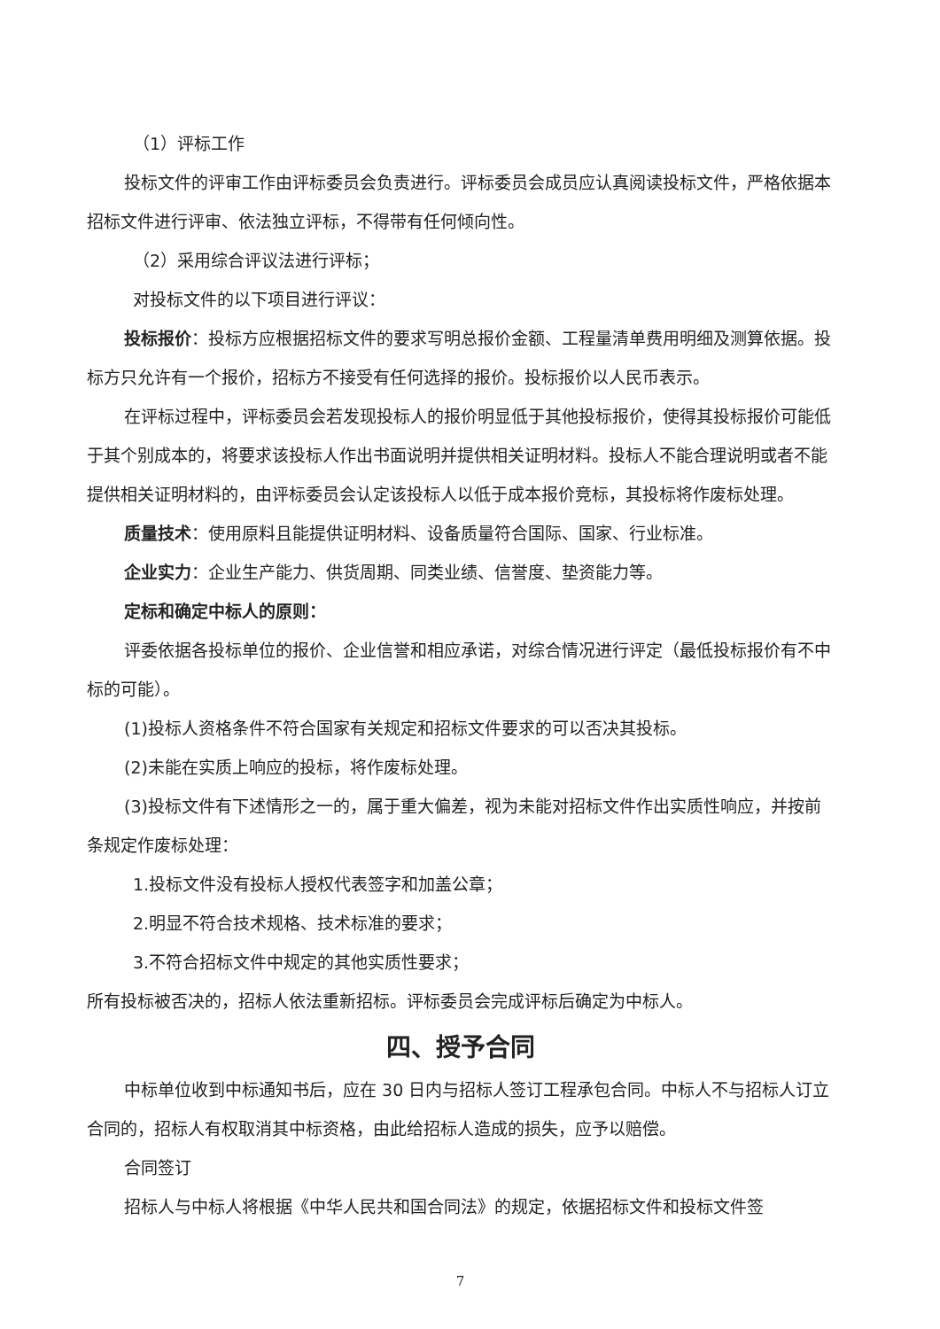（1）评标工作
投标文件的评审工作由评标委员会负责进行。评标委员会成员应认真阅读投标文件，严格依据本招标文件进行评审、依法独立评标，不得带有任何倾向性。
（2）采用综合评议法进行评标；
对投标文件的以下项目进行评议：
投标报价：投标方应根据招标文件的要求写明总报价金额、工程量清单费用明细及测算依据。投标方只允许有一个报价，招标方不接受有任何选择的报价。投标报价以人民币表示。
在评标过程中，评标委员会若发现投标人的报价明显低于其他投标报价，使得其投标报价可能低于其个别成本的，将要求该投标人作出书面说明并提供相关证明材料。投标人不能合理说明或者不能提供相关证明材料的，由评标委员会认定该投标人以低于成本报价竞标，其投标将作废标处理。
质量技术：使用原料且能提供证明材料、设备质量符合国际、国家、行业标准。
企业实力：企业生产能力、供货周期、同类业绩、信誉度、垫资能力等。
定标和确定中标人的原则：
评委依据各投标单位的报价、企业信誉和相应承诺，对综合情况进行评定（最低投标报价有不中标的可能）。
(1)投标人资格条件不符合国家有关规定和招标文件要求的可以否决其投标。
(2)未能在实质上响应的投标，将作废标处理。
(3)投标文件有下述情形之一的，属于重大偏差，视为未能对招标文件作出实质性响应，并按前条规定作废标处理：
1.投标文件没有投标人授权代表签字和加盖公章；
2.明显不符合技术规格、技术标准的要求；
3.不符合招标文件中规定的其他实质性要求；
所有投标被否决的，招标人依法重新招标。评标委员会完成评标后确定为中标人。
四、授予合同
中标单位收到中标通知书后，应在 30 日内与招标人签订工程承包合同。中标人不与招标人订立合同的，招标人有权取消其中标资格，由此给招标人造成的损失，应予以赔偿。
合同签订
招标人与中标人将根据《中华人民共和国合同法》的规定，依据招标文件和投标文件签
7